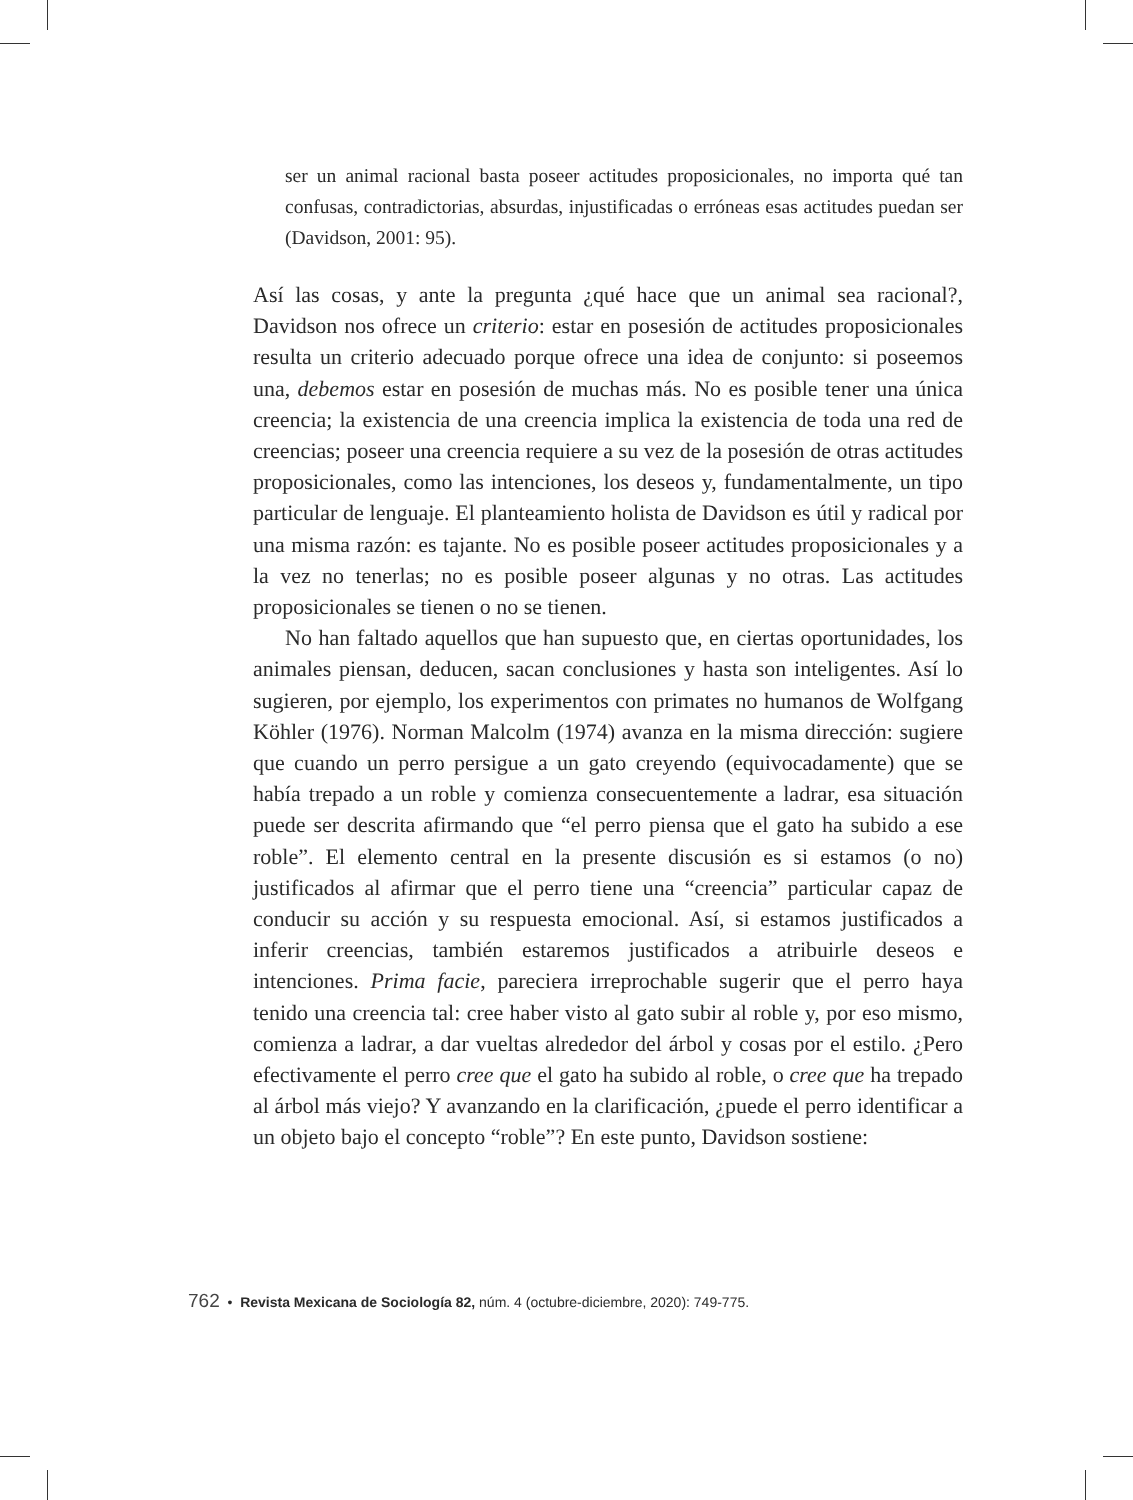ser un animal racional basta poseer actitudes proposicionales, no importa qué tan confusas, contradictorias, absurdas, injustificadas o erróneas esas actitudes puedan ser (Davidson, 2001: 95).
Así las cosas, y ante la pregunta ¿qué hace que un animal sea racional?, Davidson nos ofrece un criterio: estar en posesión de actitudes proposicionales resulta un criterio adecuado porque ofrece una idea de conjunto: si poseemos una, debemos estar en posesión de muchas más. No es posible tener una única creencia; la existencia de una creencia implica la existencia de toda una red de creencias; poseer una creencia requiere a su vez de la posesión de otras actitudes proposicionales, como las intenciones, los deseos y, fundamentalmente, un tipo particular de lenguaje. El planteamiento holista de Davidson es útil y radical por una misma razón: es tajante. No es posible poseer actitudes proposicionales y a la vez no tenerlas; no es posible poseer algunas y no otras. Las actitudes proposicionales se tienen o no se tienen.
No han faltado aquellos que han supuesto que, en ciertas oportunidades, los animales piensan, deducen, sacan conclusiones y hasta son inteligentes. Así lo sugieren, por ejemplo, los experimentos con primates no humanos de Wolfgang Köhler (1976). Norman Malcolm (1974) avanza en la misma dirección: sugiere que cuando un perro persigue a un gato creyendo (equivocadamente) que se había trepado a un roble y comienza consecuentemente a ladrar, esa situación puede ser descrita afirmando que “el perro piensa que el gato ha subido a ese roble”. El elemento central en la presente discusión es si estamos (o no) justificados al afirmar que el perro tiene una “creencia” particular capaz de conducir su acción y su respuesta emocional. Así, si estamos justificados a inferir creencias, también estaremos justificados a atribuirle deseos e intenciones. Prima facie, pareciera irreprochable sugerir que el perro haya tenido una creencia tal: cree haber visto al gato subir al roble y, por eso mismo, comienza a ladrar, a dar vueltas alrededor del árbol y cosas por el estilo. ¿Pero efectivamente el perro cree que el gato ha subido al roble, o cree que ha trepado al árbol más viejo? Y avanzando en la clarificación, ¿puede el perro identificar a un objeto bajo el concepto “roble”? En este punto, Davidson sostiene:
762 • Revista Mexicana de Sociología 82, núm. 4 (octubre-diciembre, 2020): 749-775.